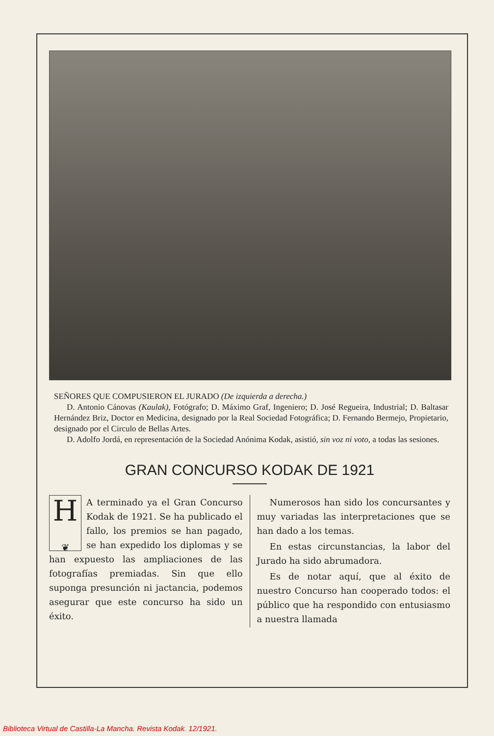SEÑORES QUE COMPUSIERON EL JURADO (De izquierda a derecha.)
D. Antonio Cánovas (Kaulak), Fotógrafo; D. Máximo Graf, Ingeniero; D. José Regueira, Industrial; D. Baltasar Hernández Briz, Doctor en Medicina, designado por la Real Sociedad Fotográfica; D. Fernando Bermejo, Propietario, designado por el Circulo de Bellas Artes.
D. Adolfo Jordá, en representación de la Sociedad Anónima Kodak, asistió, sin voz ni voto, a todas las sesiones.
GRAN CONCURSO KODAK DE 1921
H
❦
A terminado ya el Gran Concurso Kodak de 1921. Se ha publicado el fallo, los premios se han pagado, se han expedido los diplomas y se han expuesto las ampliaciones de las fotografías premiadas. Sin que ello suponga presunción ni jactancia, podemos asegurar que este concurso ha sido un éxito.
Numerosos han sido los concursantes y muy variadas las interpretaciones que se han dado a los temas.
En estas circunstancias, la labor del Jurado ha sido abrumadora.
Es de notar aquí, que al éxito de nuestro Concurso han cooperado todos: el público que ha respondido con entusiasmo a nuestra llamada
Biblioteca Virtual de Castilla-La Mancha. Revista Kodak. 12/1921.